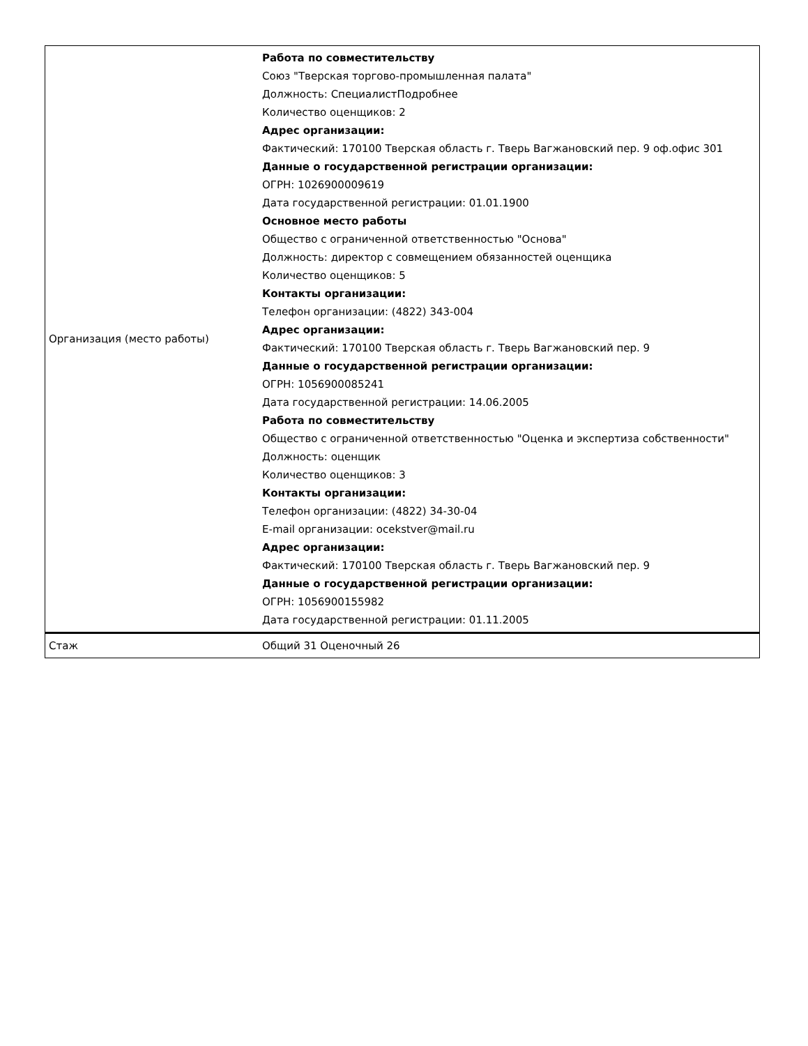| Организация (место работы) | Работа по совместительству Союз "Тверская торгово-промышленная палата" Должность: СпециалистПодробнее Количество оценщиков: 2 Адрес организации: Фактический: 170100 Тверская область г. Тверь Вагжановский пер. 9 оф.офис 301 Данные о государственной регистрации организации: ОГРН: 1026900009619 Дата государственной регистрации: 01.01.1900 Основное место работы Общество с ограниченной ответственностью "Основа" Должность: директор с совмещением обязанностей оценщика Количество оценщиков: 5 Контакты организации: Телефон организации: (4822) 343-004 Адрес организации: Фактический: 170100 Тверская область г. Тверь Вагжановский пер. 9 Данные о государственной регистрации организации: ОГРН: 1056900085241 Дата государственной регистрации: 14.06.2005 Работа по совместительству Общество с ограниченной ответственностью "Оценка и экспертиза собственности" Должность: оценщик Количество оценщиков: 3 Контакты организации: Телефон организации: (4822) 34-30-04 E-mail организации: ocekstver@mail.ru Адрес организации: Фактический: 170100 Тверская область г. Тверь Вагжановский пер. 9 Данные о государственной регистрации организации: ОГРН: 1056900155982 Дата государственной регистрации: 01.11.2005 |
| Стаж | Общий 31 Оценочный 26 |